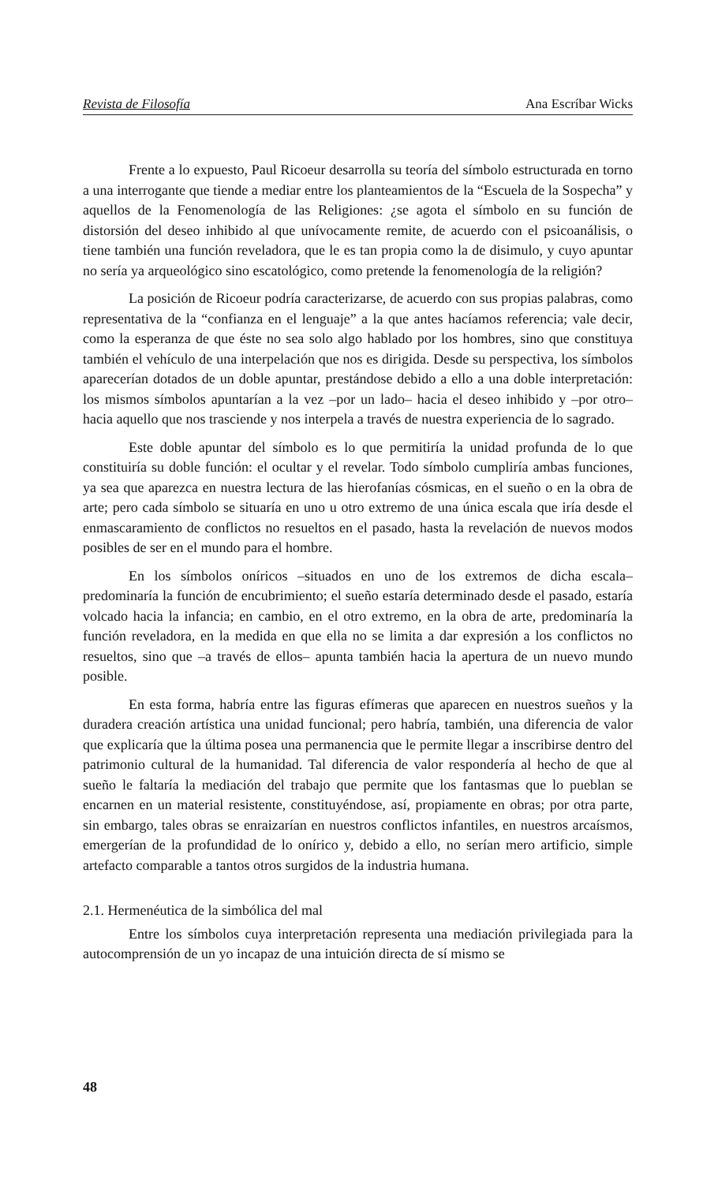Revista de Filosofía Ana Escríbar Wicks
Frente a lo expuesto, Paul Ricoeur desarrolla su teoría del símbolo estructurada en torno a una interrogante que tiende a mediar entre los planteamientos de la “Escuela de la Sospecha” y aquellos de la Fenomenología de las Religiones: ¿se agota el símbolo en su función de distorsión del deseo inhibido al que unívocamente remite, de acuerdo con el psicoanálisis, o tiene también una función reveladora, que le es tan propia como la de disimulo, y cuyo apuntar no sería ya arqueológico sino escatológico, como pretende la fenomenología de la religión?
La posición de Ricoeur podría caracterizarse, de acuerdo con sus propias palabras, como representativa de la “confianza en el lenguaje” a la que antes hacíamos referencia; vale decir, como la esperanza de que éste no sea solo algo hablado por los hombres, sino que constituya también el vehículo de una interpelación que nos es dirigida. Desde su perspectiva, los símbolos aparecerían dotados de un doble apuntar, prestándose debido a ello a una doble interpretación: los mismos símbolos apuntarían a la vez –por un lado– hacia el deseo inhibido y –por otro– hacia aquello que nos trasciende y nos interpela a través de nuestra experiencia de lo sagrado.
Este doble apuntar del símbolo es lo que permitiría la unidad profunda de lo que constituiría su doble función: el ocultar y el revelar. Todo símbolo cumpliría ambas funciones, ya sea que aparezca en nuestra lectura de las hierofanías cósmicas, en el sueño o en la obra de arte; pero cada símbolo se situaría en uno u otro extremo de una única escala que iría desde el enmascaramiento de conflictos no resueltos en el pasado, hasta la revelación de nuevos modos posibles de ser en el mundo para el hombre.
En los símbolos oníricos –situados en uno de los extremos de dicha escala– predominaría la función de encubrimiento; el sueño estaría determinado desde el pasado, estaría volcado hacia la infancia; en cambio, en el otro extremo, en la obra de arte, predominaría la función reveladora, en la medida en que ella no se limita a dar expresión a los conflictos no resueltos, sino que –a través de ellos– apunta también hacia la apertura de un nuevo mundo posible.
En esta forma, habría entre las figuras efímeras que aparecen en nuestros sueños y la duradera creación artística una unidad funcional; pero habría, también, una diferencia de valor que explicaría que la última posea una permanencia que le permite llegar a inscribirse dentro del patrimonio cultural de la humanidad. Tal diferencia de valor respondería al hecho de que al sueño le faltaría la mediación del trabajo que permite que los fantasmas que lo pueblan se encarnen en un material resistente, constituyéndose, así, propiamente en obras; por otra parte, sin embargo, tales obras se enraizarían en nuestros conflictos infantiles, en nuestros arcaísmos, emergerían de la profundidad de lo onírico y, debido a ello, no serían mero artificio, simple artefacto comparable a tantos otros surgidos de la industria humana.
2.1. Hermenéutica de la simbólica del mal
Entre los símbolos cuya interpretación representa una mediación privilegiada para la autocomprensión de un yo incapaz de una intuición directa de sí mismo se
48